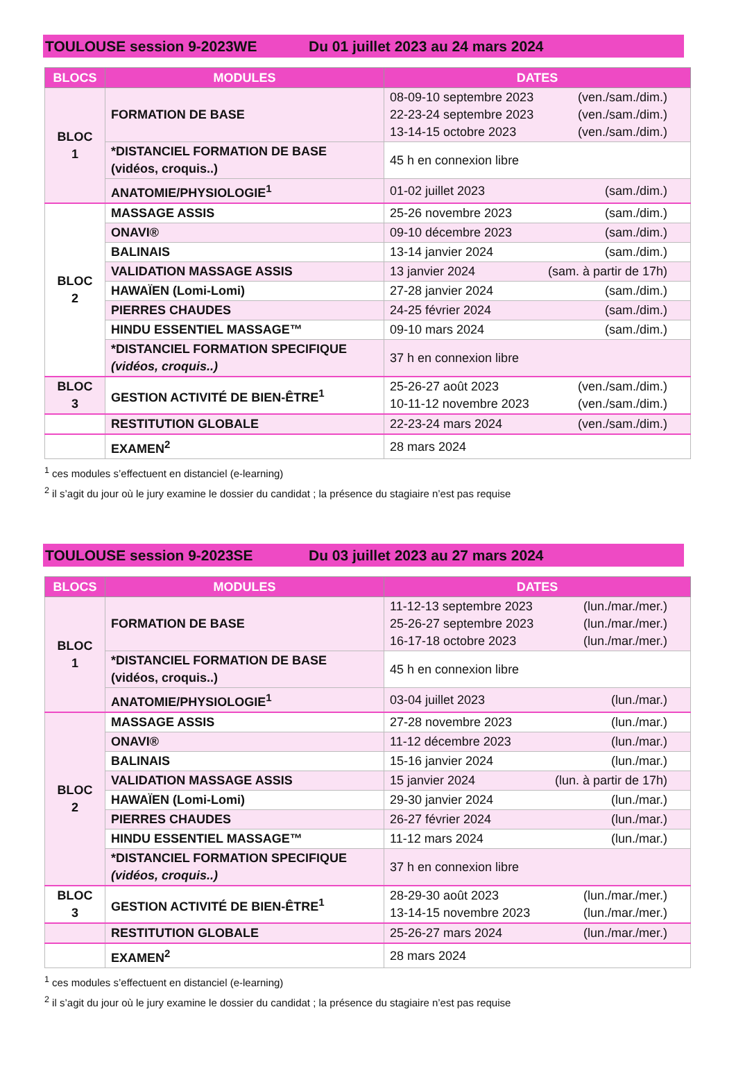TOULOUSE session 9-2023WE Du 01 juillet 2023 au 24 mars 2024
| BLOCS | MODULES | DATES |
| --- | --- | --- |
| BLOC 1 | FORMATION DE BASE | 08-09-10 septembre 2023 (ven./sam./dim.) 22-23-24 septembre 2023 (ven./sam./dim.) 13-14-15 octobre 2023 (ven./sam./dim.) |
| | *DISTANCIEL FORMATION DE BASE (vidéos, croquis..) | 45 h en connexion libre |
| | ANATOMIE/PHYSIOLOGIE<sup>1</sup> | 01-02 juillet 2023 (sam./dim.) |
| BLOC 2 | MASSAGE ASSIS | 25-26 novembre 2023 (sam./dim.) |
| | ONAVI® | 09-10 décembre 2023 (sam./dim.) |
| | BALINAIS | 13-14 janvier 2024 (sam./dim.) |
| | VALIDATION MASSAGE ASSIS | 13 janvier 2024 (sam. à partir de 17h) |
| | HAWAÏEN (Lomi-Lomi) | 27-28 janvier 2024 (sam./dim.) |
| | PIERRES CHAUDES | 24-25 février 2024 (sam./dim.) |
| | HINDU ESSENTIEL MASSAGE™ | 09-10 mars 2024 (sam./dim.) |
| | *DISTANCIEL FORMATION SPECIFIQUE (vidéos, croquis..) | 37 h en connexion libre |
| BLOC 3 | GESTION ACTIVITÉ DE BIEN-ÊTRE<sup>1</sup> | 25-26-27 août 2023 (ven./sam./dim.) 10-11-12 novembre 2023 (ven./sam./dim.) |
| | RESTITUTION GLOBALE | 22-23-24 mars 2024 (ven./sam./dim.) |
| | EXAMEN<sup>2</sup> | 28 mars 2024 |
<sup>1</sup> ces modules s’effectuent en distanciel (e-learning)
<sup>2</sup> il s’agit du jour où le jury examine le dossier du candidat ; la présence du stagiaire n’est pas requise
TOULOUSE session 9-2023SE Du 03 juillet 2023 au 27 mars 2024
| BLOCS | MODULES | DATES |
| --- | --- | --- |
| BLOC 1 | FORMATION DE BASE | 11-12-13 septembre 2023 (lun./mar./mer.) 25-26-27 septembre 2023 (lun./mar./mer.) 16-17-18 octobre 2023 (lun./mar./mer.) |
| | *DISTANCIEL FORMATION DE BASE (vidéos, croquis..) | 45 h en connexion libre |
| | ANATOMIE/PHYSIOLOGIE<sup>1</sup> | 03-04 juillet 2023 (lun./mar.) |
| BLOC 2 | MASSAGE ASSIS | 27-28 novembre 2023 (lun./mar.) |
| | ONAVI® | 11-12 décembre 2023 (lun./mar.) |
| | BALINAIS | 15-16 janvier 2024 (lun./mar.) |
| | VALIDATION MASSAGE ASSIS | 15 janvier 2024 (lun. à partir de 17h) |
| | HAWAÏEN (Lomi-Lomi) | 29-30 janvier 2024 (lun./mar.) |
| | PIERRES CHAUDES | 26-27 février 2024 (lun./mar.) |
| | HINDU ESSENTIEL MASSAGE™ | 11-12 mars 2024 (lun./mar.) |
| | *DISTANCIEL FORMATION SPECIFIQUE (vidéos, croquis..) | 37 h en connexion libre |
| BLOC 3 | GESTION ACTIVITÉ DE BIEN-ÊTRE<sup>1</sup> | 28-29-30 août 2023 (lun./mar./mer.) 13-14-15 novembre 2023 (lun./mar./mer.) |
| | RESTITUTION GLOBALE | 25-26-27 mars 2024 (lun./mar./mer.) |
| | EXAMEN<sup>2</sup> | 28 mars 2024 |
<sup>1</sup> ces modules s’effectuent en distanciel (e-learning)
<sup>2</sup> il s’agit du jour où le jury examine le dossier du candidat ; la présence du stagiaire n’est pas requise